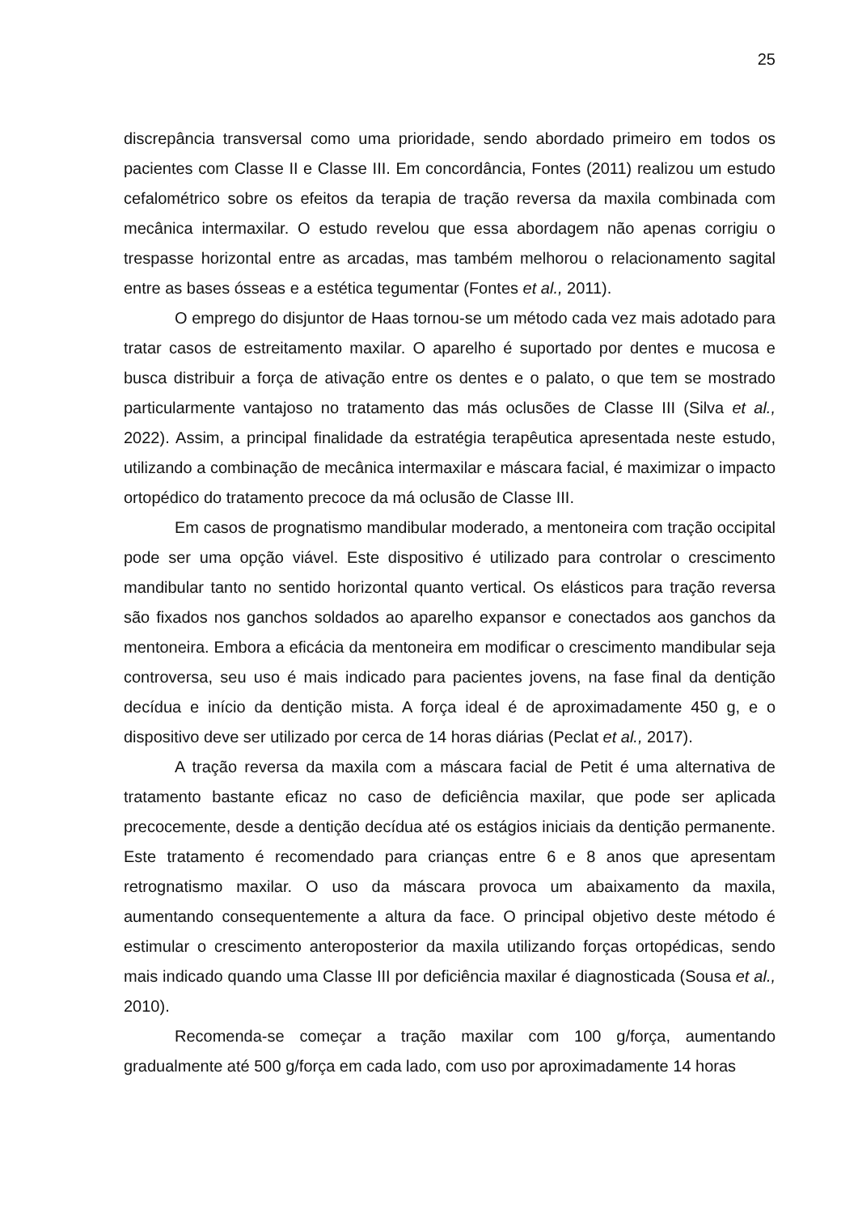25
discrepância transversal como uma prioridade, sendo abordado primeiro em todos os pacientes com Classe II e Classe III. Em concordância, Fontes (2011) realizou um estudo cefalométrico sobre os efeitos da terapia de tração reversa da maxila combinada com mecânica intermaxilar. O estudo revelou que essa abordagem não apenas corrigiu o trespasse horizontal entre as arcadas, mas também melhorou o relacionamento sagital entre as bases ósseas e a estética tegumentar (Fontes et al., 2011).
O emprego do disjuntor de Haas tornou-se um método cada vez mais adotado para tratar casos de estreitamento maxilar. O aparelho é suportado por dentes e mucosa e busca distribuir a força de ativação entre os dentes e o palato, o que tem se mostrado particularmente vantajoso no tratamento das más oclusões de Classe III (Silva et al., 2022). Assim, a principal finalidade da estratégia terapêutica apresentada neste estudo, utilizando a combinação de mecânica intermaxilar e máscara facial, é maximizar o impacto ortopédico do tratamento precoce da má oclusão de Classe III.
Em casos de prognatismo mandibular moderado, a mentoneira com tração occipital pode ser uma opção viável. Este dispositivo é utilizado para controlar o crescimento mandibular tanto no sentido horizontal quanto vertical. Os elásticos para tração reversa são fixados nos ganchos soldados ao aparelho expansor e conectados aos ganchos da mentoneira. Embora a eficácia da mentoneira em modificar o crescimento mandibular seja controversa, seu uso é mais indicado para pacientes jovens, na fase final da dentição decídua e início da dentição mista. A força ideal é de aproximadamente 450 g, e o dispositivo deve ser utilizado por cerca de 14 horas diárias (Peclat et al., 2017).
A tração reversa da maxila com a máscara facial de Petit é uma alternativa de tratamento bastante eficaz no caso de deficiência maxilar, que pode ser aplicada precocemente, desde a dentição decídua até os estágios iniciais da dentição permanente. Este tratamento é recomendado para crianças entre 6 e 8 anos que apresentam retrognatismo maxilar. O uso da máscara provoca um abaixamento da maxila, aumentando consequentemente a altura da face. O principal objetivo deste método é estimular o crescimento anteroposterior da maxila utilizando forças ortopédicas, sendo mais indicado quando uma Classe III por deficiência maxilar é diagnosticada (Sousa et al., 2010).
Recomenda-se começar a tração maxilar com 100 g/força, aumentando gradualmente até 500 g/força em cada lado, com uso por aproximadamente 14 horas